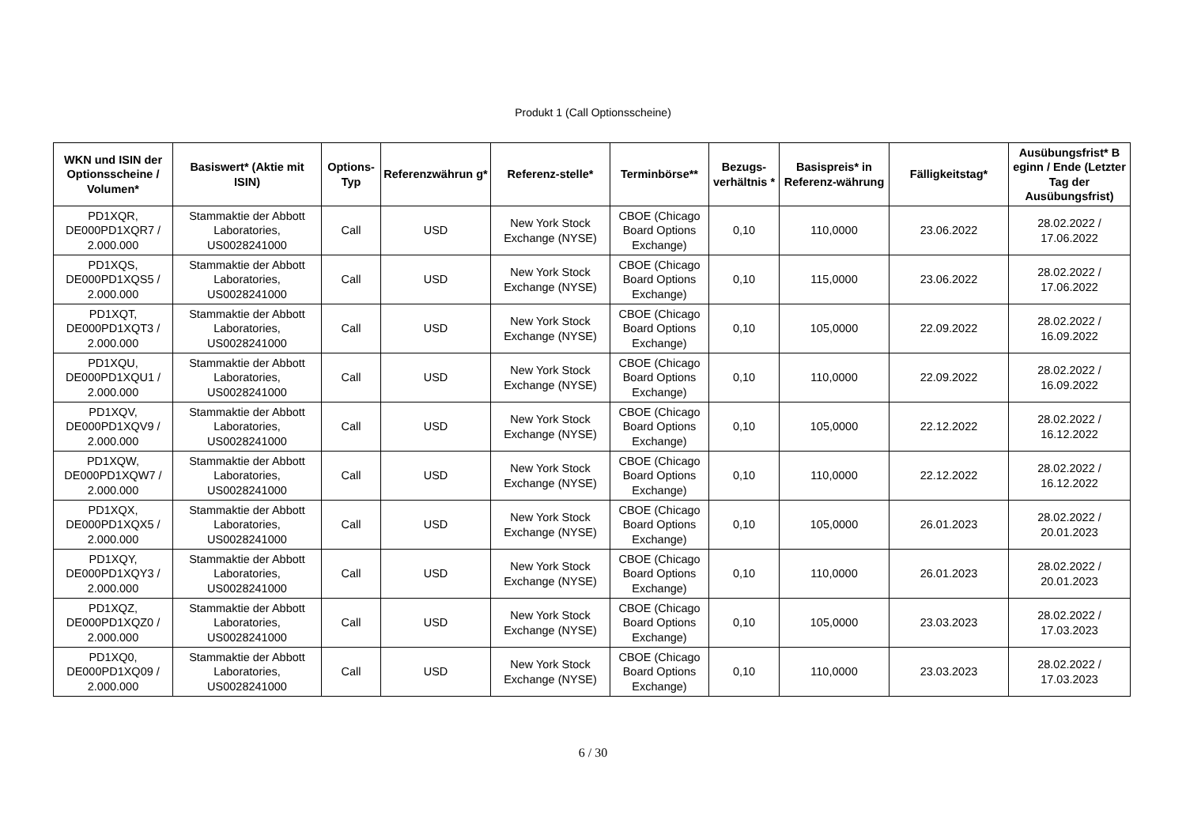Produkt 1 (Call Optionsscheine)
| WKN und ISIN der Optionsscheine / Volumen* | Basiswert* (Aktie mit ISIN) | Options-Typ | Referenzwährun g* | Referenz-stelle* | Terminbörse** | Bezugs-verhältnis * | Basispreis* in Referenz-währung | Fälligkeitstag* | Ausübungsfrist* B eginn / Ende (Letzter Tag der Ausübungsfrist) |
| --- | --- | --- | --- | --- | --- | --- | --- | --- | --- |
| PD1XQR, DE000PD1XQR7 / 2.000.000 | Stammaktie der Abbott Laboratories, US0028241000 | Call | USD | New York Stock Exchange (NYSE) | CBOE (Chicago Board Options Exchange) | 0,10 | 110,0000 | 23.06.2022 | 28.02.2022 / 17.06.2022 |
| PD1XQS, DE000PD1XQS5 / 2.000.000 | Stammaktie der Abbott Laboratories, US0028241000 | Call | USD | New York Stock Exchange (NYSE) | CBOE (Chicago Board Options Exchange) | 0,10 | 115,0000 | 23.06.2022 | 28.02.2022 / 17.06.2022 |
| PD1XQT, DE000PD1XQT3 / 2.000.000 | Stammaktie der Abbott Laboratories, US0028241000 | Call | USD | New York Stock Exchange (NYSE) | CBOE (Chicago Board Options Exchange) | 0,10 | 105,0000 | 22.09.2022 | 28.02.2022 / 16.09.2022 |
| PD1XQU, DE000PD1XQU1 / 2.000.000 | Stammaktie der Abbott Laboratories, US0028241000 | Call | USD | New York Stock Exchange (NYSE) | CBOE (Chicago Board Options Exchange) | 0,10 | 110,0000 | 22.09.2022 | 28.02.2022 / 16.09.2022 |
| PD1XQV, DE000PD1XQV9 / 2.000.000 | Stammaktie der Abbott Laboratories, US0028241000 | Call | USD | New York Stock Exchange (NYSE) | CBOE (Chicago Board Options Exchange) | 0,10 | 105,0000 | 22.12.2022 | 28.02.2022 / 16.12.2022 |
| PD1XQW, DE000PD1XQW7 / 2.000.000 | Stammaktie der Abbott Laboratories, US0028241000 | Call | USD | New York Stock Exchange (NYSE) | CBOE (Chicago Board Options Exchange) | 0,10 | 110,0000 | 22.12.2022 | 28.02.2022 / 16.12.2022 |
| PD1XQX, DE000PD1XQX5 / 2.000.000 | Stammaktie der Abbott Laboratories, US0028241000 | Call | USD | New York Stock Exchange (NYSE) | CBOE (Chicago Board Options Exchange) | 0,10 | 105,0000 | 26.01.2023 | 28.02.2022 / 20.01.2023 |
| PD1XQY, DE000PD1XQY3 / 2.000.000 | Stammaktie der Abbott Laboratories, US0028241000 | Call | USD | New York Stock Exchange (NYSE) | CBOE (Chicago Board Options Exchange) | 0,10 | 110,0000 | 26.01.2023 | 28.02.2022 / 20.01.2023 |
| PD1XQZ, DE000PD1XQZ0 / 2.000.000 | Stammaktie der Abbott Laboratories, US0028241000 | Call | USD | New York Stock Exchange (NYSE) | CBOE (Chicago Board Options Exchange) | 0,10 | 105,0000 | 23.03.2023 | 28.02.2022 / 17.03.2023 |
| PD1XQ0, DE000PD1XQ09 / 2.000.000 | Stammaktie der Abbott Laboratories, US0028241000 | Call | USD | New York Stock Exchange (NYSE) | CBOE (Chicago Board Options Exchange) | 0,10 | 110,0000 | 23.03.2023 | 28.02.2022 / 17.03.2023 |
6 / 30